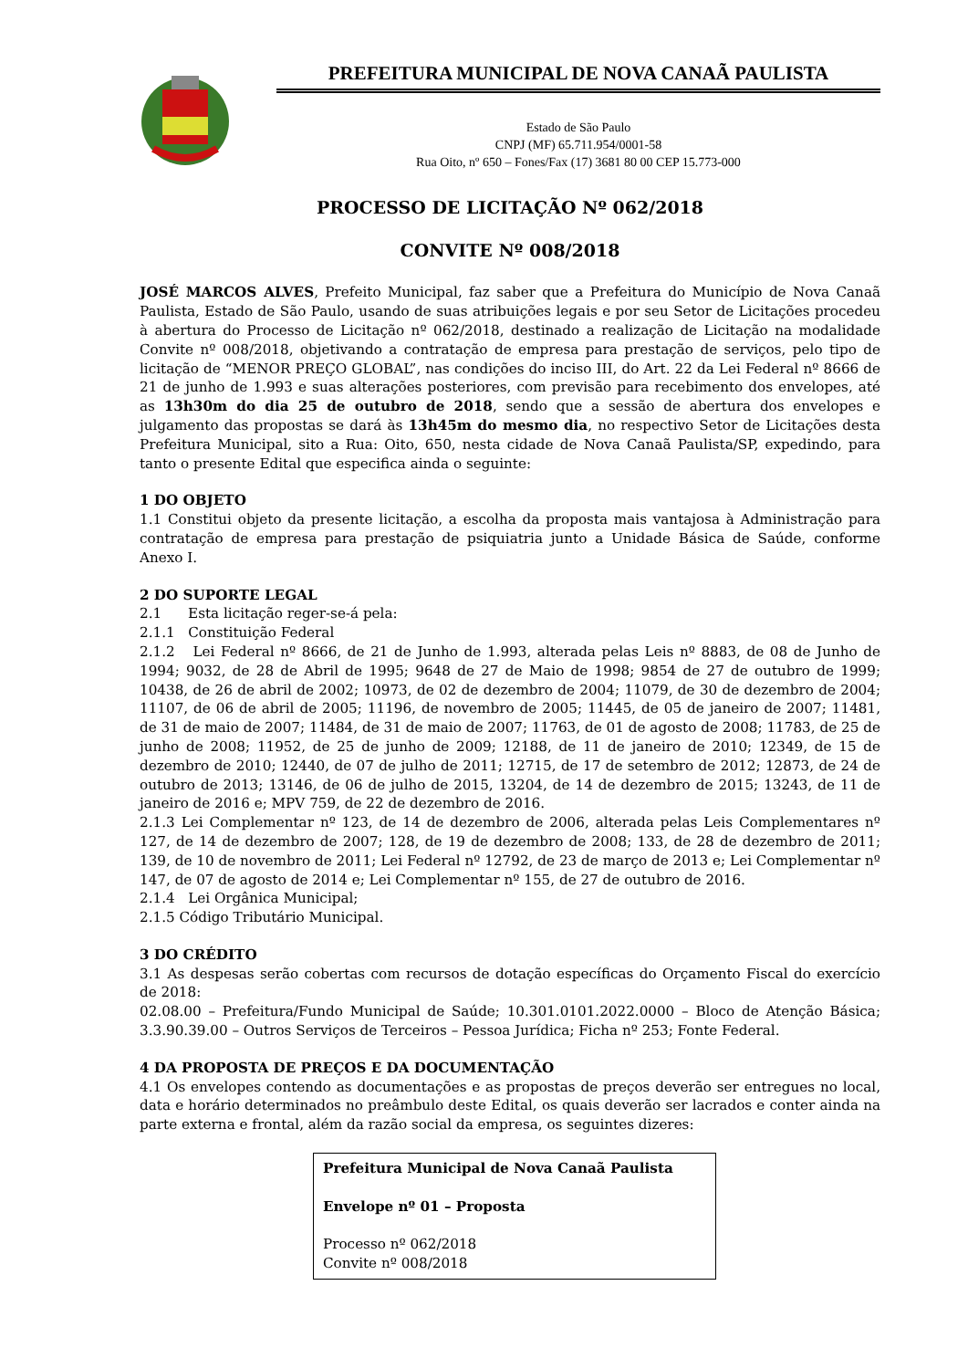PREFEITURA MUNICIPAL DE NOVA CANAÃ PAULISTA
Estado de São Paulo
CNPJ (MF) 65.711.954/0001-58
Rua Oito, nº 650 – Fones/Fax (17) 3681 80 00 CEP 15.773-000
PROCESSO DE LICITAÇÃO Nº 062/2018
CONVITE Nº 008/2018
JOSÉ MARCOS ALVES, Prefeito Municipal, faz saber que a Prefeitura do Município de Nova Canaã Paulista, Estado de São Paulo, usando de suas atribuições legais e por seu Setor de Licitações procedeu à abertura do Processo de Licitação nº 062/2018, destinado a realização de Licitação na modalidade Convite nº 008/2018, objetivando a contratação de empresa para prestação de serviços, pelo tipo de licitação de “MENOR PREÇO GLOBAL”, nas condições do inciso III, do Art. 22 da Lei Federal nº 8666 de 21 de junho de 1.993 e suas alterações posteriores, com previsão para recebimento dos envelopes, até as 13h30m do dia 25 de outubro de 2018, sendo que a sessão de abertura dos envelopes e julgamento das propostas se dará às 13h45m do mesmo dia, no respectivo Setor de Licitações desta Prefeitura Municipal, sito a Rua: Oito, 650, nesta cidade de Nova Canaã Paulista/SP, expedindo, para tanto o presente Edital que especifica ainda o seguinte:
1 DO OBJETO
1.1 Constitui objeto da presente licitação, a escolha da proposta mais vantajosa à Administração para contratação de empresa para prestação de psiquiatria junto a Unidade Básica de Saúde, conforme Anexo I.
2 DO SUPORTE LEGAL
2.1 Esta licitação reger-se-á pela:
2.1.1 Constituição Federal
2.1.2 Lei Federal nº 8666, de 21 de Junho de 1.993, alterada pelas Leis nº 8883, de 08 de Junho de 1994; 9032, de 28 de Abril de 1995; 9648 de 27 de Maio de 1998; 9854 de 27 de outubro de 1999; 10438, de 26 de abril de 2002; 10973, de 02 de dezembro de 2004; 11079, de 30 de dezembro de 2004; 11107, de 06 de abril de 2005; 11196, de novembro de 2005; 11445, de 05 de janeiro de 2007; 11481, de 31 de maio de 2007; 11484, de 31 de maio de 2007; 11763, de 01 de agosto de 2008; 11783, de 25 de junho de 2008; 11952, de 25 de junho de 2009; 12188, de 11 de janeiro de 2010; 12349, de 15 de dezembro de 2010; 12440, de 07 de julho de 2011; 12715, de 17 de setembro de 2012; 12873, de 24 de outubro de 2013; 13146, de 06 de julho de 2015, 13204, de 14 de dezembro de 2015; 13243, de 11 de janeiro de 2016 e; MPV 759, de 22 de dezembro de 2016.
2.1.3 Lei Complementar nº 123, de 14 de dezembro de 2006, alterada pelas Leis Complementares nº 127, de 14 de dezembro de 2007; 128, de 19 de dezembro de 2008; 133, de 28 de dezembro de 2011; 139, de 10 de novembro de 2011; Lei Federal nº 12792, de 23 de março de 2013 e; Lei Complementar nº 147, de 07 de agosto de 2014 e; Lei Complementar nº 155, de 27 de outubro de 2016.
2.1.4 Lei Orgânica Municipal;
2.1.5 Código Tributário Municipal.
3 DO CRÉDITO
3.1 As despesas serão cobertas com recursos de dotação específicas do Orçamento Fiscal do exercício de 2018:
02.08.00 – Prefeitura/Fundo Municipal de Saúde; 10.301.0101.2022.0000 – Bloco de Atenção Básica; 3.3.90.39.00 – Outros Serviços de Terceiros – Pessoa Jurídica; Ficha nº 253; Fonte Federal.
4 DA PROPOSTA DE PREÇOS E DA DOCUMENTAÇÃO
4.1 Os envelopes contendo as documentações e as propostas de preços deverão ser entregues no local, data e horário determinados no preâmbulo deste Edital, os quais deverão ser lacrados e conter ainda na parte externa e frontal, além da razão social da empresa, os seguintes dizeres:
Prefeitura Municipal de Nova Canaã Paulista
Envelope nº 01 – Proposta
Processo nº 062/2018
Convite nº 008/2018